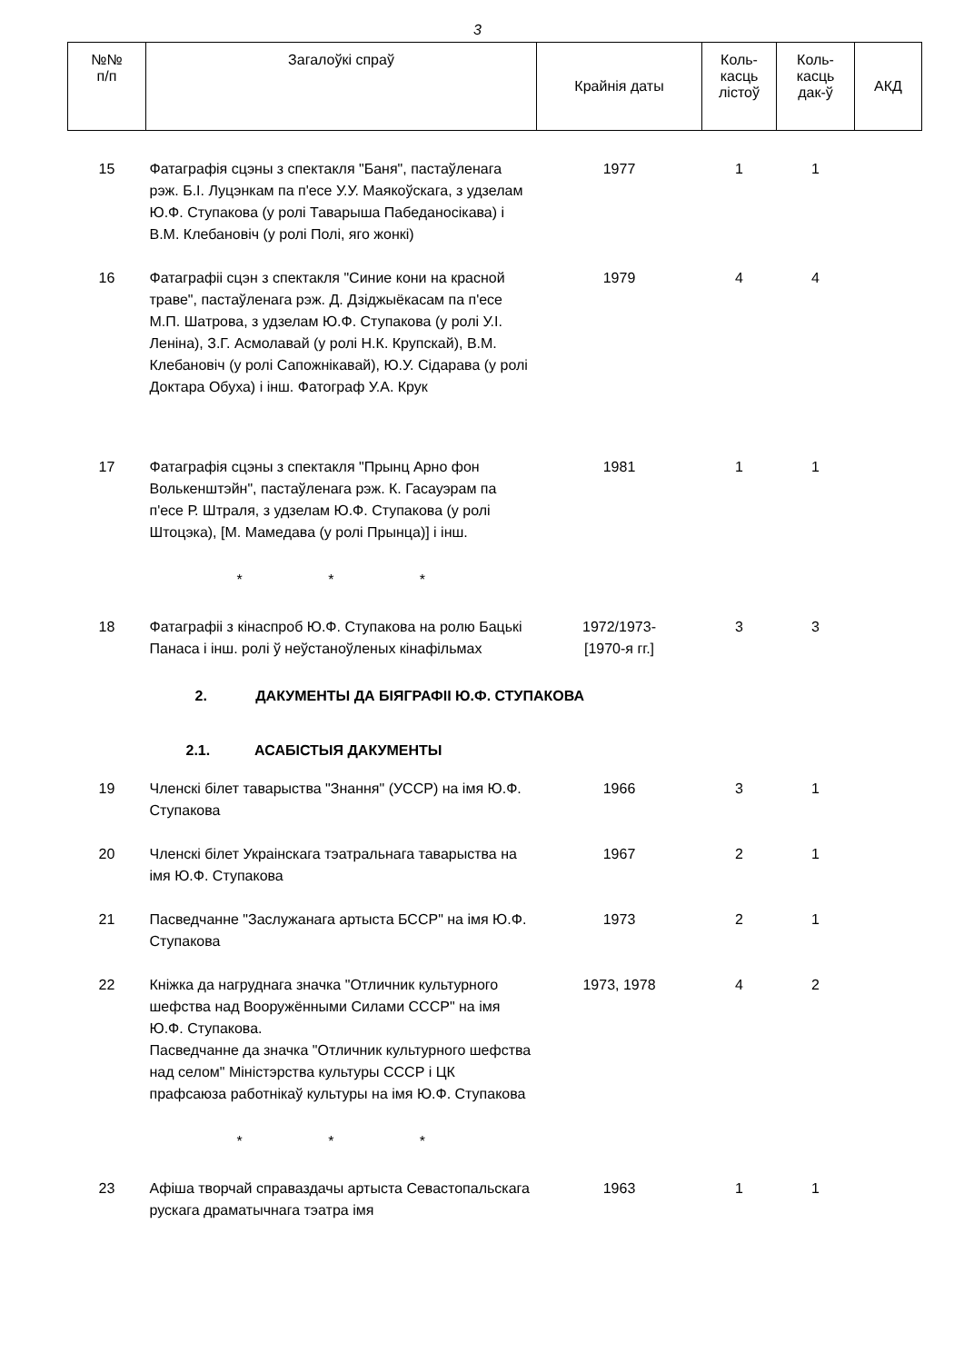3
| №№ п/п | Загалоўкі спраў | Крайнія даты | Коль- касць лістоў | Коль- касць дак-ў | АКД |
| --- | --- | --- | --- | --- | --- |
| 15 | Фатаграфія сцэны з спектакля "Баня", пастаўленага рэж. Б.І. Луцэнкам па п'есе У.У. Маякоўскага, з удзелам Ю.Ф. Ступакова (у ролі Таварыша Пабеданосікава) і В.М. Клебановіч (у ролі Полі, яго жонкі) | 1977 | 1 | 1 | |
| 16 | Фатаграфіі сцэн з спектакля "Синие кони на красной траве", пастаўленага рэж. Д. Дзіджыёкасам па п'есе М.П. Шатрова, з удзелам Ю.Ф. Ступакова (у ролі У.І. Леніна), З.Г. Асмолавай (у ролі Н.К. Крупскай), В.М. Клебановіч (у ролі Сапожнікавай), Ю.У. Сідарава (у ролі Доктара Обуха) і інш. Фатограф У.А. Крук | 1979 | 4 | 4 | |
| 17 | Фатаграфія сцэны з спектакля "Прынц Арно фон Волькенштэйн", пастаўленага рэж. К. Гасауэрам па п'есе Р. Штраля, з удзелам Ю.Ф. Ступакова (у ролі Штоцэка), [М. Мамедава (у ролі Прынца)] і інш. | 1981 | 1 | 1 | |
| | * * * | | | | |
| 18 | Фатаграфіі з кінаспроб Ю.Ф. Ступакова на ролю Бацькі Панаса і інш. ролі ў неўстаноўленых кінафільмах | 1972/1973- [1970-я гг.] | 3 | 3 | |
| 2. ДАКУМЕНТЫ ДА БІЯГРАФІІ Ю.Ф. СТУПАКОВА | | | | | |
| 2.1. АСАБІСТЫЯ ДАКУМЕНТЫ | | | | | |
| 19 | Членскі білет таварыства "Знання" (УССР) на імя Ю.Ф. Ступакова | 1966 | 3 | 1 | |
| 20 | Членскі білет Украінскага тэатральнага таварыства на імя Ю.Ф. Ступакова | 1967 | 2 | 1 | |
| 21 | Пасведчанне "Заслужанага артыста БССР" на імя Ю.Ф. Ступакова | 1973 | 2 | 1 | |
| 22 | Кніжка да нагруднага значка "Отличник культурного шефства над Вооружёнными Силами СССР" на імя Ю.Ф. Ступакова. Пасведчанне да значка "Отличник культурного шефства над селом" Міністэрства культуры СССР і ЦК прафсаюза работнікаў культуры на імя Ю.Ф. Ступакова | 1973, 1978 | 4 | 2 | |
| | * * * | | | | |
| 23 | Афіша творчай справаздачы артыста Севастопальскага рускага драматычнага тэатра імя | 1963 | 1 | 1 | |